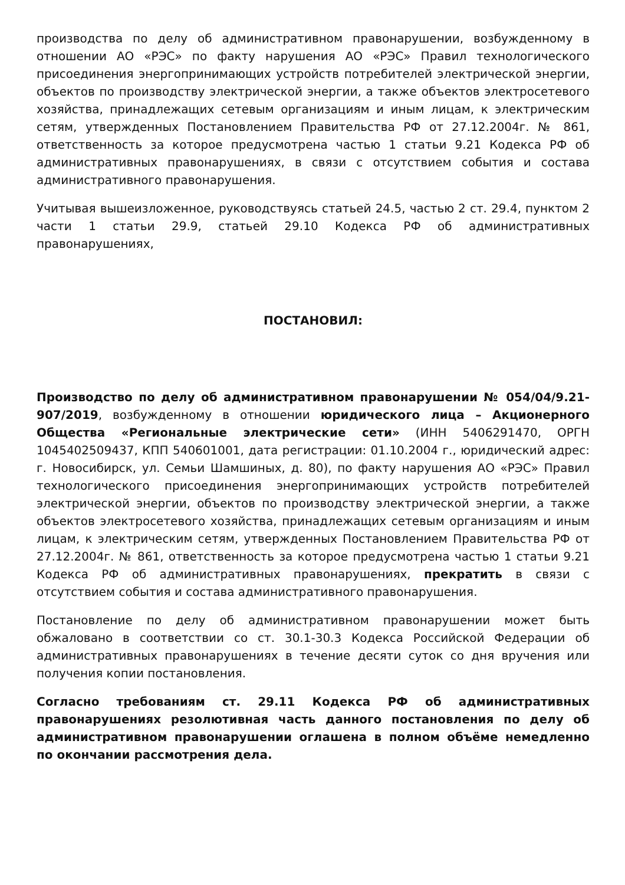производства по делу об административном правонарушении, возбужденному в отношении АО «РЭС» по факту нарушения АО «РЭС» Правил технологического присоединения энергопринимающих устройств потребителей электрической энергии, объектов по производству электрической энергии, а также объектов электросетевого хозяйства, принадлежащих сетевым организациям и иным лицам, к электрическим сетям, утвержденных Постановлением Правительства РФ от 27.12.2004г. № 861, ответственность за которое предусмотрена частью 1 статьи 9.21 Кодекса РФ об административных правонарушениях, в связи с отсутствием события и состава административного правонарушения.
Учитывая вышеизложенное, руководствуясь статьей 24.5, частью 2 ст. 29.4, пунктом 2 части 1 статьи 29.9, статьей 29.10 Кодекса РФ об административных правонарушениях,
ПОСТАНОВИЛ:
Производство по делу об административном правонарушении № 054/04/9.21-907/2019, возбужденному в отношении юридического лица – Акционерного Общества «Региональные электрические сети» (ИНН 5406291470, ОРГН 1045402509437, КПП 540601001, дата регистрации: 01.10.2004 г., юридический адрес: г. Новосибирск, ул. Семьи Шамшиных, д. 80), по факту нарушения АО «РЭС» Правил технологического присоединения энергопринимающих устройств потребителей электрической энергии, объектов по производству электрической энергии, а также объектов электросетевого хозяйства, принадлежащих сетевым организациям и иным лицам, к электрическим сетям, утвержденных Постановлением Правительства РФ от 27.12.2004г. № 861, ответственность за которое предусмотрена частью 1 статьи 9.21 Кодекса РФ об административных правонарушениях, прекратить в связи с отсутствием события и состава административного правонарушения.
Постановление по делу об административном правонарушении может быть обжаловано в соответствии со ст. 30.1-30.3 Кодекса Российской Федерации об административных правонарушениях в течение десяти суток со дня вручения или получения копии постановления.
Согласно требованиям ст. 29.11 Кодекса РФ об административных правонарушениях резолютивная часть данного постановления по делу об административном правонарушении оглашена в полном объёме немедленно по окончании рассмотрения дела.